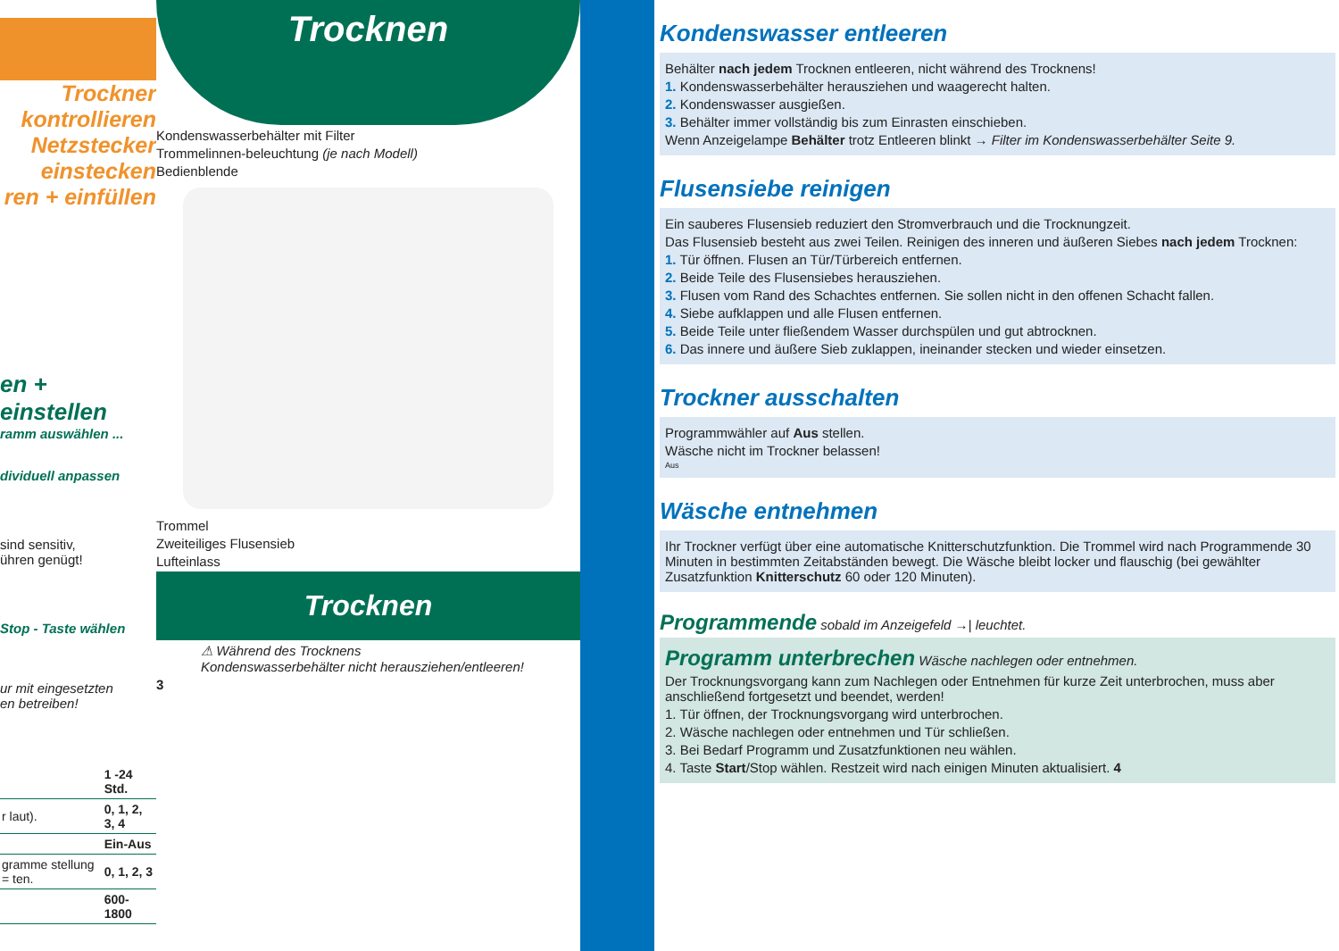Trockner kontrollieren
Netzstecker einstecken
ren + einfüllen
en + einstellen
ramm auswählen ...
dividuell anpassen
sind sensitiv,
ühren genügt!
Stop - Taste wählen
ur mit eingesetzten
en betreiben!
| | 1 -24 Std. |
| r laut). | 0, 1, 2, 3, 4 |
| | Ein-Aus |
| gramme stellung = ten. | 0, 1, 2, 3 |
| | 600-1800 |
Trocknen
Kondenswasserbehälter mit Filter
Trommelinnen-beleuchtung (je nach Modell)
Bedienblende
Trommel
Zweiteiliges Flusensieb
Lufteinlass
Trocknen
⚠ Während des Trocknens
Kondenswasserbehälter nicht herausziehen/entleeren!
3
Kondenswasser entleeren
Behälter nach jedem Trocknen entleeren, nicht während des Trocknens!
1. Kondenswasserbehälter herausziehen und waagerecht halten.
2. Kondenswasser ausgießen.
3. Behälter immer vollständig bis zum Einrasten einschieben.
Wenn Anzeigelampe Behälter trotz Entleeren blinkt → Filter im Kondenswasserbehälter Seite 9.
Flusensiebe reinigen
Ein sauberes Flusensieb reduziert den Stromverbrauch und die Trocknungzeit.
Das Flusensieb besteht aus zwei Teilen. Reinigen des inneren und äußeren Siebes nach jedem Trocknen:
1. Tür öffnen. Flusen an Tür/Türbereich entfernen.
2. Beide Teile des Flusensiebes herausziehen.
3. Flusen vom Rand des Schachtes entfernen. Sie sollen nicht in den offenen Schacht fallen.
4. Siebe aufklappen und alle Flusen entfernen.
5. Beide Teile unter fließendem Wasser durchspülen und gut abtrocknen.
6. Das innere und äußere Sieb zuklappen, ineinander stecken und wieder einsetzen.
Trockner ausschalten
Programmwähler auf Aus stellen.
Wäsche nicht im Trockner belassen!
Aus
Wäsche entnehmen
Ihr Trockner verfügt über eine automatische Knitterschutzfunktion. Die Trommel wird nach Programmende 30 Minuten in bestimmten Zeitabständen bewegt. Die Wäsche bleibt locker und flauschig (bei gewählter Zusatzfunktion Knitterschutz 60 oder 120 Minuten).
Programmende sobald im Anzeigefeld →| leuchtet.
Programm unterbrechen Wäsche nachlegen oder entnehmen.
Der Trocknungsvorgang kann zum Nachlegen oder Entnehmen für kurze Zeit unterbrochen, muss aber anschließend fortgesetzt und beendet, werden!
1. Tür öffnen, der Trocknungsvorgang wird unterbrochen.
2. Wäsche nachlegen oder entnehmen und Tür schließen.
3. Bei Bedarf Programm und Zusatzfunktionen neu wählen.
4. Taste Start/Stop wählen. Restzeit wird nach einigen Minuten aktualisiert. 4